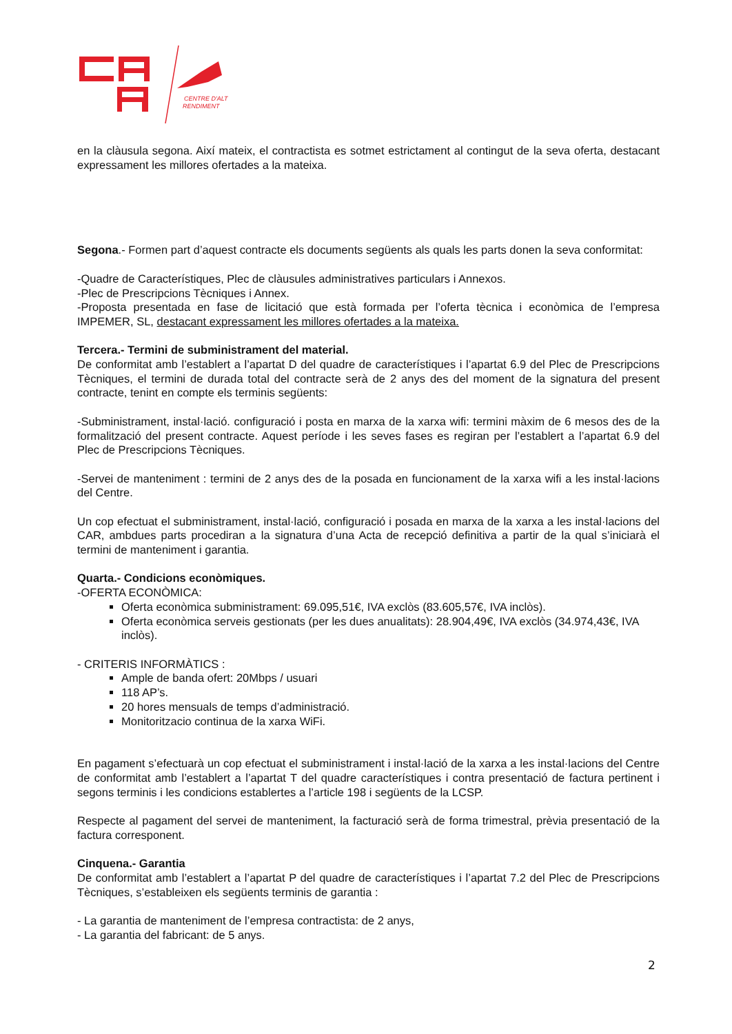CENTRE D'ALT
RENDIMENT
en la clàusula segona. Així mateix, el contractista es sotmet estrictament al contingut de la seva oferta, destacant expressament les millores ofertades a la mateixa.
Segona.- Formen part d’aquest contracte els documents següents als quals les parts donen la seva conformitat:
-Quadre de Característiques, Plec de clàusules administratives particulars i Annexos.
-Plec de Prescripcions Tècniques i Annex.
-Proposta presentada en fase de licitació que està formada per l’oferta tècnica i econòmica de l’empresa IMPEMER, SL, destacant expressament les millores ofertades a la mateixa.
Tercera.- Termini de subministrament del material.
De conformitat amb l’establert a l’apartat D del quadre de característiques i l’apartat 6.9 del Plec de Prescripcions Tècniques, el termini de durada total del contracte serà de 2 anys des del moment de la signatura del present contracte, tenint en compte els terminis següents:
-Subministrament, instal·lació. configuració i posta en marxa de la xarxa wifi: termini màxim de 6 mesos des de la formalització del present contracte. Aquest període i les seves fases es regiran per l’establert a l’apartat 6.9 del Plec de Prescripcions Tècniques.
-Servei de manteniment : termini de 2 anys des de la posada en funcionament de la xarxa wifi a les instal·lacions del Centre.
Un cop efectuat el subministrament, instal·lació, configuració i posada en marxa de la xarxa a les instal·lacions del CAR, ambdues parts procediran a la signatura d’una Acta de recepció definitiva a partir de la qual s’iniciarà el termini de manteniment i garantia.
Quarta.- Condicions econòmiques.
-OFERTA ECONÒMICA:
Oferta econòmica subministrament: 69.095,51€, IVA exclòs (83.605,57€, IVA inclòs).
Oferta econòmica serveis gestionats (per les dues anualitats): 28.904,49€, IVA exclòs (34.974,43€, IVA inclòs).
- CRITERIS INFORMÀTICS :
Ample de banda ofert: 20Mbps / usuari
118 AP’s.
20 hores mensuals de temps d’administració.
Monitoritzacio continua de la xarxa WiFi.
En pagament s’efectuarà un cop efectuat el subministrament i instal·lació de la xarxa a les instal·lacions del Centre de conformitat amb l’establert a l’apartat T del quadre característiques i contra presentació de factura pertinent i segons terminis i les condicions establertes a l’article 198 i següents de la LCSP.
Respecte al pagament del servei de manteniment, la facturació serà de forma trimestral, prèvia presentació de la factura corresponent.
Cinquena.- Garantia
De conformitat amb l’establert a l’apartat P del quadre de característiques i l’apartat 7.2 del Plec de Prescripcions Tècniques, s’estableixen els següents terminis de garantia :
- La garantia de manteniment de l’empresa contractista: de 2 anys,
- La garantia del fabricant: de 5 anys.
2